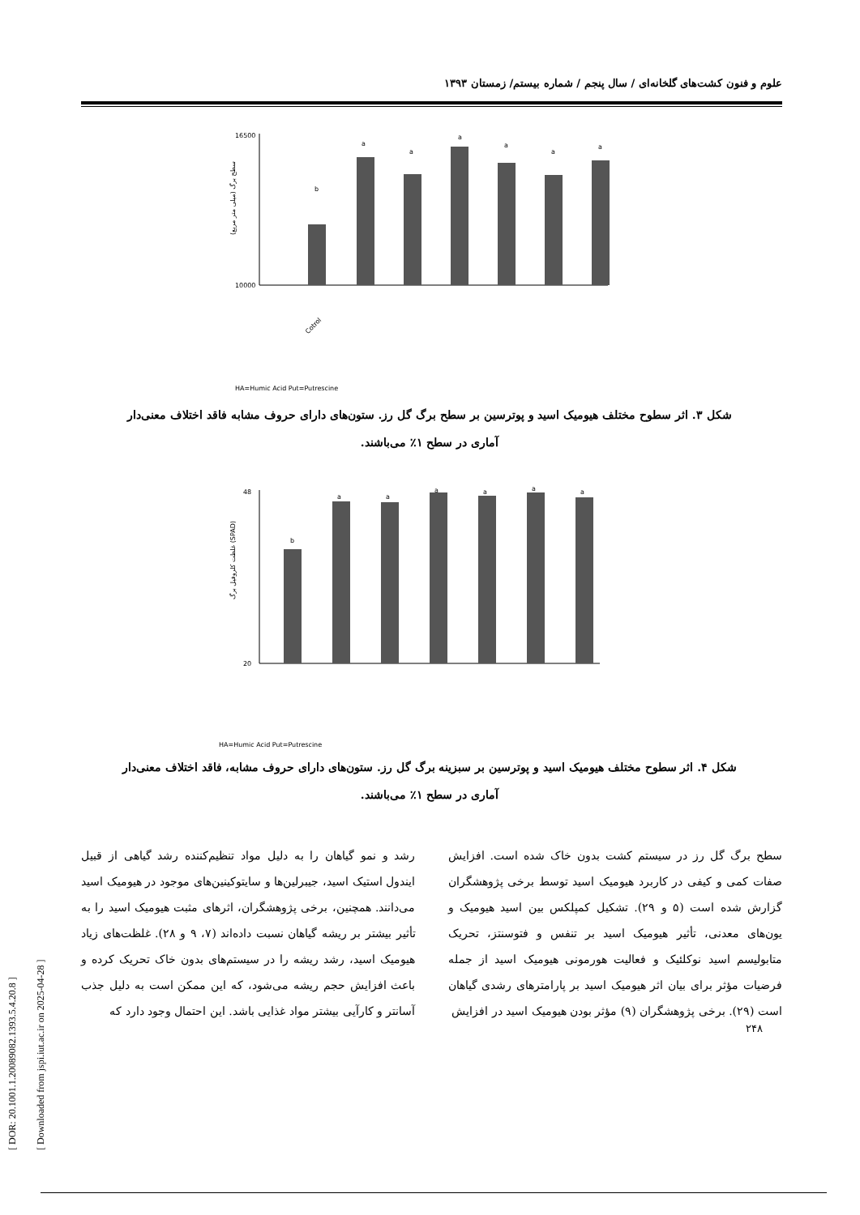[ DOR: 20.1001.1.20089082.1393.5.4.20.8 ]
[ Downloaded from jspi.iut.ac.ir on 2025-04-28 ]
علوم و فنون کشت‌های گلخانه‌ای / سال پنجم / شماره بیستم/ زمستان ۱۳۹۳
16500
10000
سطح برگ (میلی متر مربع)
b
a
a
a
a
a
a
Cotrol
HA=Humic Acid Put=Putrescine
شکل ۳. اثر سطوح مختلف هیومیک اسید و پوترسین بر سطح برگ گل رز. ستون‌های دارای حروف مشابه فاقد اختلاف معنی‌دار آماری در سطح ۱٪ می‌باشند.
48
20
غلظت کلروفیل برگ (SPAD)
b
a
a
a
a
a
a
HA=Humic Acid Put=Putrescine
شکل ۴. اثر سطوح مختلف هیومیک اسید و پوترسین بر سبزینه برگ گل رز. ستون‌های دارای حروف مشابه، فاقد اختلاف معنی‌دار آماری در سطح ۱٪ می‌باشند.
سطح برگ گل رز در سیستم کشت بدون خاک شده است. افزایش صفات کمی و کیفی در کاربرد هیومیک اسید توسط برخی پژوهشگران گزارش شده است (۵ و ۲۹). تشکیل کمپلکس بین اسید هیومیک و یون‌های معدنی، تأثیر هیومیک اسید بر تنفس و فتوسنتز، تحریک متابولیسم اسید نوکلئیک و فعالیت هورمونی هیومیک اسید از جمله فرضیات مؤثر برای بیان اثر هیومیک اسید بر پارامترهای رشدی گیاهان است (۲۹). برخی پژوهشگران (۹) مؤثر بودن هیومیک اسید در افزایش
رشد و نمو گیاهان را به دلیل مواد تنظیم‌کننده رشد گیاهی از قبیل ایندول استیک اسید، جیبرلین‌ها و سایتوکینین‌های موجود در هیومیک اسید می‌دانند. همچنین، برخی پژوهشگران، اثرهای مثبت هیومیک اسید را به تأثیر بیشتر بر ریشه گیاهان نسبت داده‌اند (۷، ۹ و ۲۸). غلظت‌های زیاد هیومیک اسید، رشد ریشه را در سیستم‌های بدون خاک تحریک کرده و باعث افزایش حجم ریشه می‌شود، که این ممکن است به دلیل جذب آسانتر و کارآیی بیشتر مواد غذایی باشد. این احتمال وجود دارد که
۲۴۸